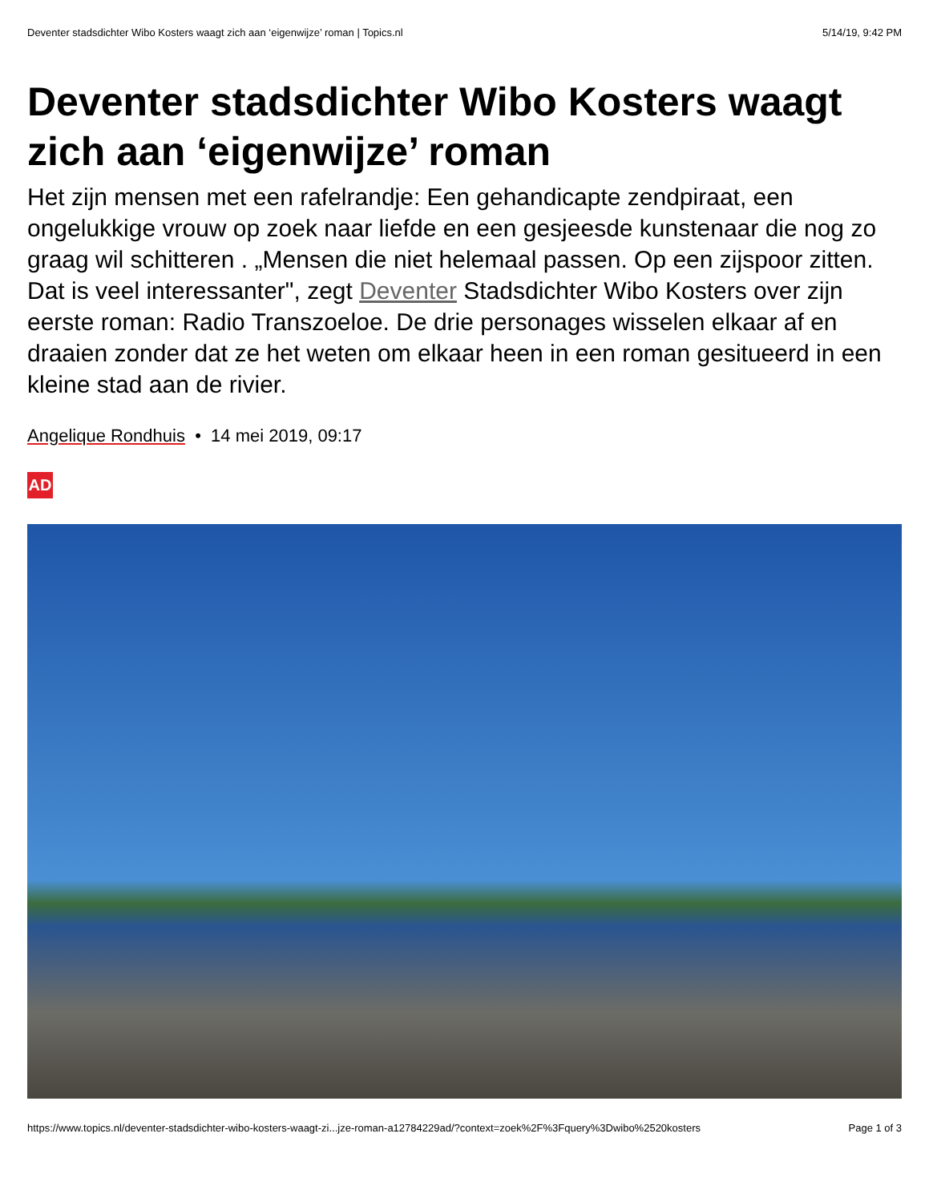Deventer stadsdichter Wibo Kosters waagt zich aan ‘eigenwijze’ roman | Topics.nl 5/14/19, 9:42 PM
Deventer stadsdichter Wibo Kosters waagt zich aan ‘eigenwijze’ roman
Het zijn mensen met een rafelrandje: Een gehandicapte zendpiraat, een ongelukkige vrouw op zoek naar liefde en een gesjeesde kunstenaar die nog zo graag wil schitteren . „Mensen die niet helemaal passen. Op een zijspoor zitten. Dat is veel interessanter", zegt Deventer Stadsdichter Wibo Kosters over zijn eerste roman: Radio Transzoeloe. De drie personages wisselen elkaar af en draaien zonder dat ze het weten om elkaar heen in een roman gesitueerd in een kleine stad aan de rivier.
Angelique Rondhuis • 14 mei 2019, 09:17
AD
https://www.topics.nl/deventer-stadsdichter-wibo-kosters-waagt-zi...jze-roman-a12784229ad/?context=zoek%2F%3Fquery%3Dwibo%2520kosters Page 1 of 3